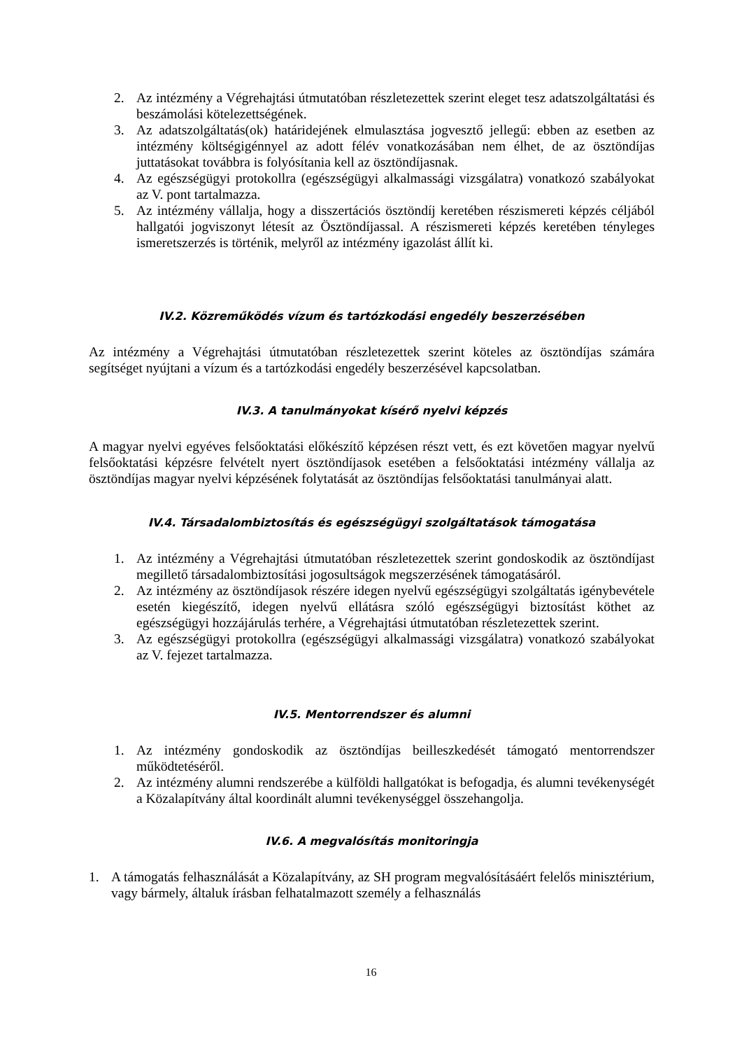2. Az intézmény a Végrehajtási útmutatóban részletezettek szerint eleget tesz adatszolgáltatási és beszámolási kötelezettségének.
3. Az adatszolgáltatás(ok) határidejének elmulasztása jogvesztő jellegű: ebben az esetben az intézmény költségigénnyel az adott félév vonatkozásában nem élhet, de az ösztöndíjas juttatásokat továbbra is folyósítania kell az ösztöndíjasnak.
4. Az egészségügyi protokollra (egészségügyi alkalmassági vizsgálatra) vonatkozó szabályokat az V. pont tartalmazza.
5. Az intézmény vállalja, hogy a disszertációs ösztöndíj keretében részismereti képzés céljából hallgatói jogviszonyt létesít az Ösztöndíjassal. A részismereti képzés keretében tényleges ismeretszerzés is történik, melyről az intézmény igazolást állít ki.
IV.2. Közreműködés vízum és tartózkodási engedély beszerzésében
Az intézmény a Végrehajtási útmutatóban részletezettek szerint köteles az ösztöndíjas számára segítséget nyújtani a vízum és a tartózkodási engedély beszerzésével kapcsolatban.
IV.3. A tanulmányokat kísérő nyelvi képzés
A magyar nyelvi egyéves felsőoktatási előkészítő képzésen részt vett, és ezt követően magyar nyelvű felsőoktatási képzésre felvételt nyert ösztöndíjasok esetében a felsőoktatási intézmény vállalja az ösztöndíjas magyar nyelvi képzésének folytatását az ösztöndíjas felsőoktatási tanulmányai alatt.
IV.4. Társadalombiztosítás és egészségügyi szolgáltatások támogatása
1. Az intézmény a Végrehajtási útmutatóban részletezettek szerint gondoskodik az ösztöndíjast megillető társadalombiztosítási jogosultságok megszerzésének támogatásáról.
2. Az intézmény az ösztöndíjasok részére idegen nyelvű egészségügyi szolgáltatás igénybevétele esetén kiegészítő, idegen nyelvű ellátásra szóló egészségügyi biztosítást köthet az egészségügyi hozzájárulás terhére, a Végrehajtási útmutatóban részletezettek szerint.
3. Az egészségügyi protokollra (egészségügyi alkalmassági vizsgálatra) vonatkozó szabályokat az V. fejezet tartalmazza.
IV.5. Mentorrendszer és alumni
1. Az intézmény gondoskodik az ösztöndíjas beilleszkedését támogató mentorrendszer működtetéséről.
2. Az intézmény alumni rendszerébe a külföldi hallgatókat is befogadja, és alumni tevékenységét a Közalapítvány által koordinált alumni tevékenységgel összehangolja.
IV.6. A megvalósítás monitoringja
1. A támogatás felhasználását a Közalapítvány, az SH program megvalósításáért felelős minisztérium, vagy bármely, általuk írásban felhatalmazott személy a felhasználás
16